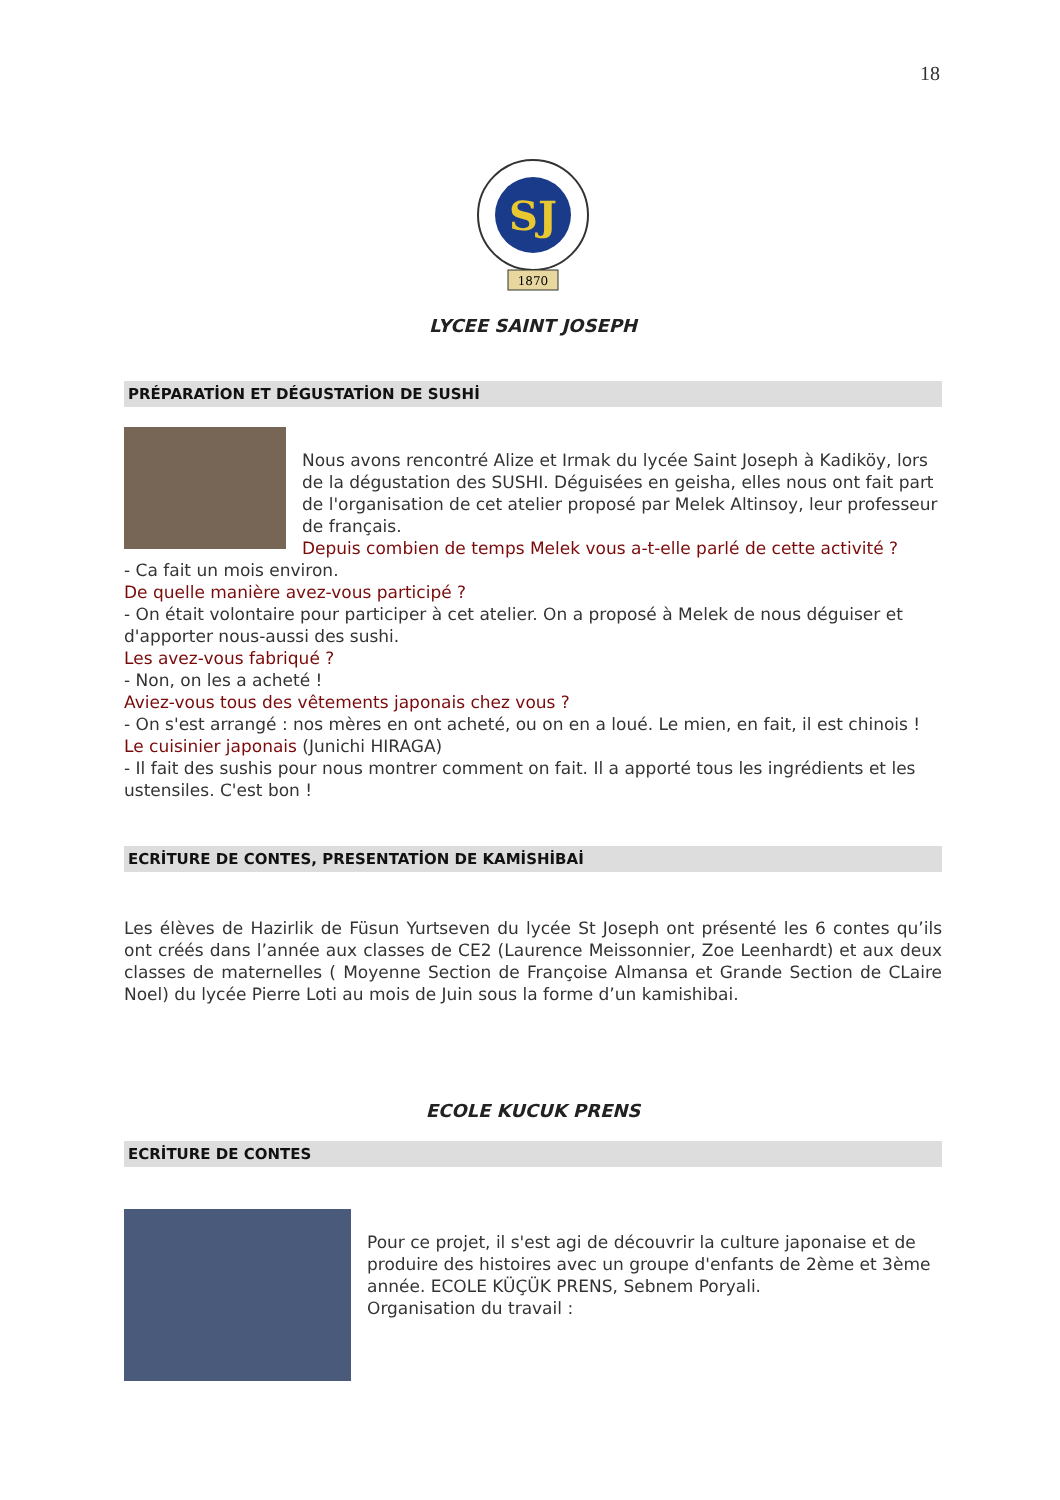18
SJ
1870
LYCEE SAINT JOSEPH
PRÉPARATİON ET DÉGUSTATİON DE SUSHİ
Nous avons rencontré Alize et Irmak du lycée Saint Joseph à Kadiköy, lors de la dégustation des SUSHI. Déguisées en geisha, elles nous ont fait part de l'organisation de cet atelier proposé par Melek Altinsoy, leur professeur de français.
Depuis combien de temps Melek vous a-t-elle parlé de cette activité ?
- Ca fait un mois environ.
De quelle manière avez-vous participé ?
- On était volontaire pour participer à cet atelier. On a proposé à Melek de nous déguiser et d'apporter nous-aussi des sushi.
Les avez-vous fabriqué ?
- Non, on les a acheté !
Aviez-vous tous des vêtements japonais chez vous ?
- On s'est arrangé : nos mères en ont acheté, ou on en a loué. Le mien, en fait, il est chinois !
Le cuisinier japonais (Junichi HIRAGA)
- Il fait des sushis pour nous montrer comment on fait. Il a apporté tous les ingrédients et les ustensiles. C'est bon !
ECRİTURE DE CONTES, PRESENTATİON DE KAMİSHİBAİ
Les élèves de Hazirlik de Füsun Yurtseven du lycée St Joseph ont présenté les 6 contes qu’ils ont créés dans l’année aux classes de CE2 (Laurence Meissonnier, Zoe Leenhardt) et aux deux classes de maternelles ( Moyenne Section de Françoise Almansa et Grande Section de CLaire Noel) du lycée Pierre Loti au mois de Juin sous la forme d’un kamishibai.
ECOLE KUCUK PRENS
ECRİTURE DE CONTES
Pour ce projet, il s'est agi de découvrir la culture japonaise et de produire des histoires avec un groupe d'enfants de 2ème et 3ème année. ECOLE KÜÇÜK PRENS, Sebnem Poryali.
Organisation du travail :